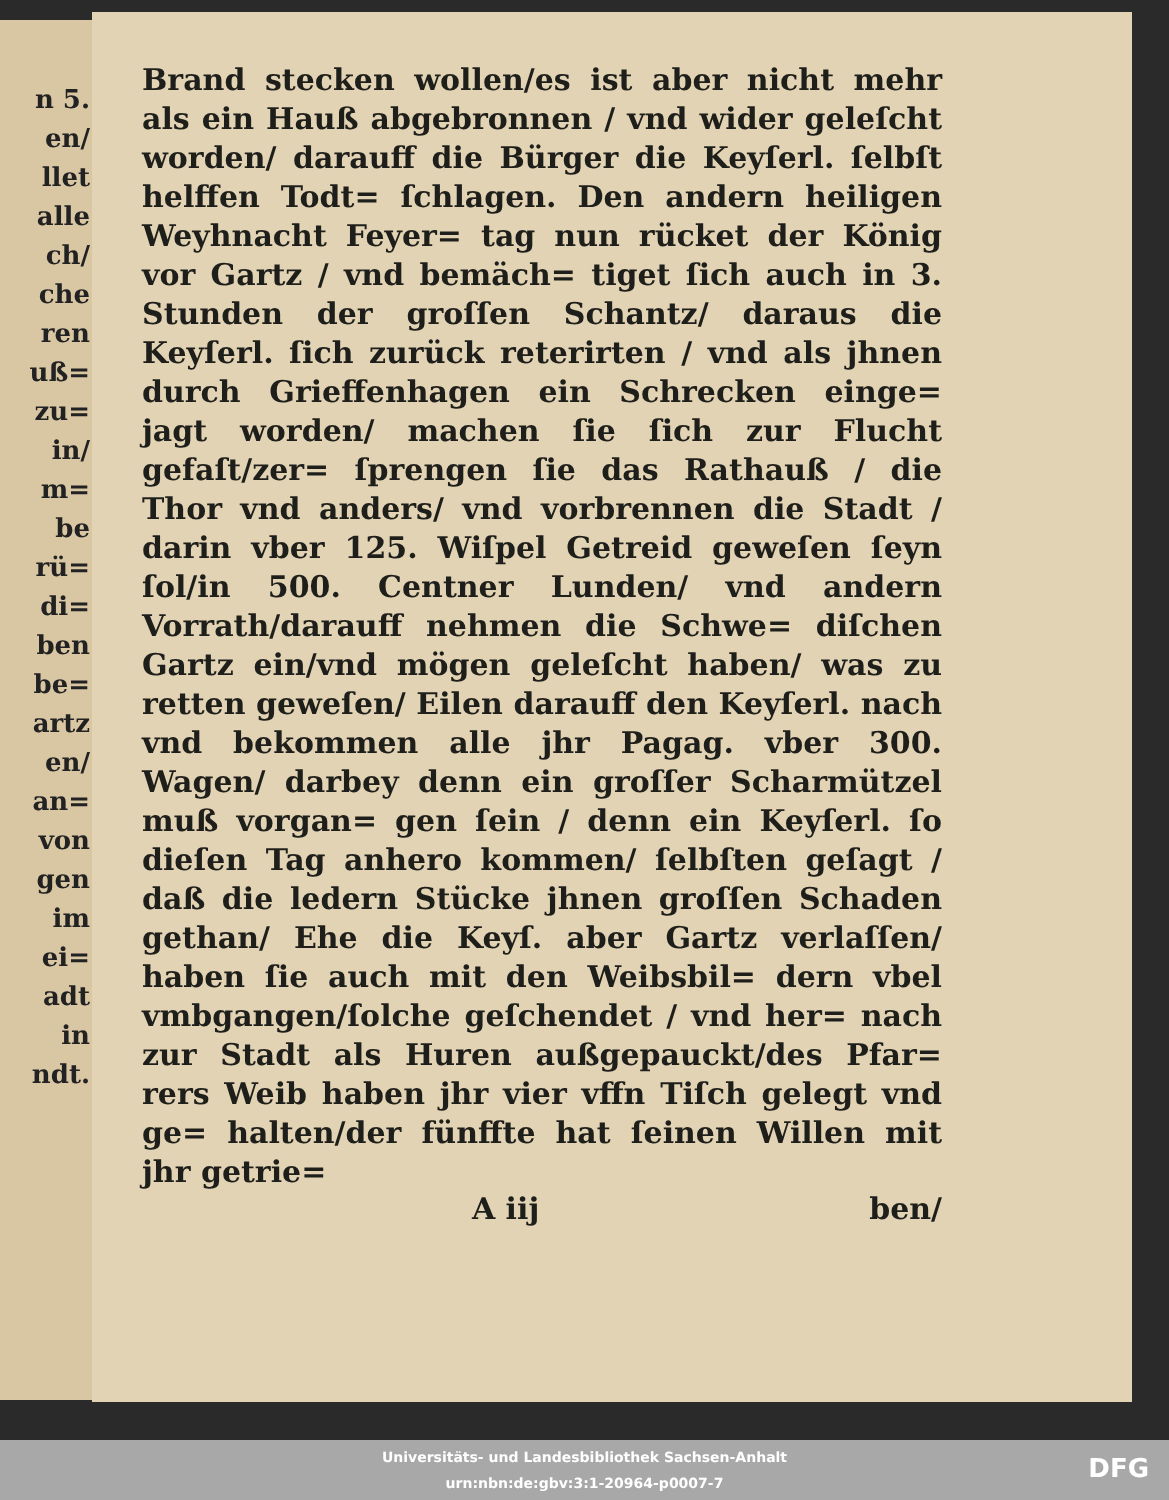n 5.
en/
llet
alle
ch/
che
ren
uß=
zu=
in/
m=
be
rü=
di=
ben
be=
artz
en/
an=
von
gen
im
ei=
adt
in
ndt.
Brand stecken wollen/es ist aber nicht mehr als ein Hauß abgebronnen / vnd wider geleſcht worden/ darauff die Bürger die Keyſerl. ſelbſt helffen Todt= ſchlagen. Den andern heiligen Weyhnacht Feyer= tag nun rücket der König vor Gartz / vnd bemäch= tiget ſich auch in 3. Stunden der groſſen Schantz/ daraus die Keyſerl. ſich zurück reterirten / vnd als jhnen durch Grieffenhagen ein Schrecken einge= jagt worden/ machen ſie ſich zur Flucht gefaſt/zer= ſprengen ſie das Rathauß / die Thor vnd anders/ vnd vorbrennen die Stadt / darin vber 125. Wiſpel Getreid geweſen ſeyn ſol/in 500. Centner Lunden/ vnd andern Vorrath/darauff nehmen die Schwe= diſchen Gartz ein/vnd mögen geleſcht haben/ was zu retten geweſen/ Eilen darauff den Keyſerl. nach vnd bekommen alle jhr Pagag. vber 300. Wagen/ darbey denn ein groſſer Scharmützel muß vorgan= gen ſein / denn ein Keyſerl. ſo dieſen Tag anhero kommen/ ſelbſten geſagt / daß die ledern Stücke jhnen groſſen Schaden gethan/ Ehe die Keyſ. aber Gartz verlaſſen/ haben ſie auch mit den Weibsbil= dern vbel vmbgangen/ſolche geſchendet / vnd her= nach zur Stadt als Huren außgepauckt/des Pfar= rers Weib haben jhr vier vffn Tiſch gelegt vnd ge= halten/der fünffte hat ſeinen Willen mit jhr getrie=
A iij ben/
Universitäts- und Landesbibliothek Sachsen-Anhalt
urn:nbn:de:gbv:3:1-20964-p0007-7
DFG